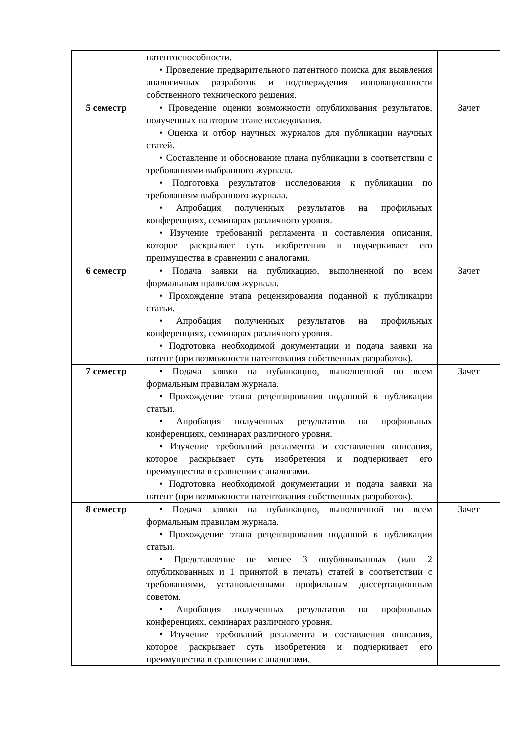| | патентоспособности. • Проведение предварительного патентного поиска для выявления аналогичных разработок и подтверждения инновационности собственного технического решения. | |
| 5 семестр | • Проведение оценки возможности опубликования результатов, полученных на втором этапе исследования. • Оценка и отбор научных журналов для публикации научных статей. • Составление и обоснование плана публикации в соответствии с требованиями выбранного журнала. • Подготовка результатов исследования к публикации по требованиям выбранного журнала. • Апробация полученных результатов на профильных конференциях, семинарах различного уровня. • Изучение требований регламента и составления описания, которое раскрывает суть изобретения и подчеркивает его преимущества в сравнении с аналогами. | Зачет |
| 6 семестр | • Подача заявки на публикацию, выполненной по всем формальным правилам журнала. • Прохождение этапа рецензирования поданной к публикации статьи. • Апробация полученных результатов на профильных конференциях, семинарах различного уровня. • Подготовка необходимой документации и подача заявки на патент (при возможности патентования собственных разработок). | Зачет |
| 7 семестр | • Подача заявки на публикацию, выполненной по всем формальным правилам журнала. • Прохождение этапа рецензирования поданной к публикации статьи. • Апробация полученных результатов на профильных конференциях, семинарах различного уровня. • Изучение требований регламента и составления описания, которое раскрывает суть изобретения и подчеркивает его преимущества в сравнении с аналогами. • Подготовка необходимой документации и подача заявки на патент (при возможности патентования собственных разработок). | Зачет |
| 8 семестр | • Подача заявки на публикацию, выполненной по всем формальным правилам журнала. • Прохождение этапа рецензирования поданной к публикации статьи. • Представление не менее 3 опубликованных (или 2 опубликованных и 1 принятой в печать) статей в соответствии с требованиями, установленными профильным диссертационным советом. • Апробация полученных результатов на профильных конференциях, семинарах различного уровня. • Изучение требований регламента и составления описания, которое раскрывает суть изобретения и подчеркивает его преимущества в сравнении с аналогами. | Зачет |